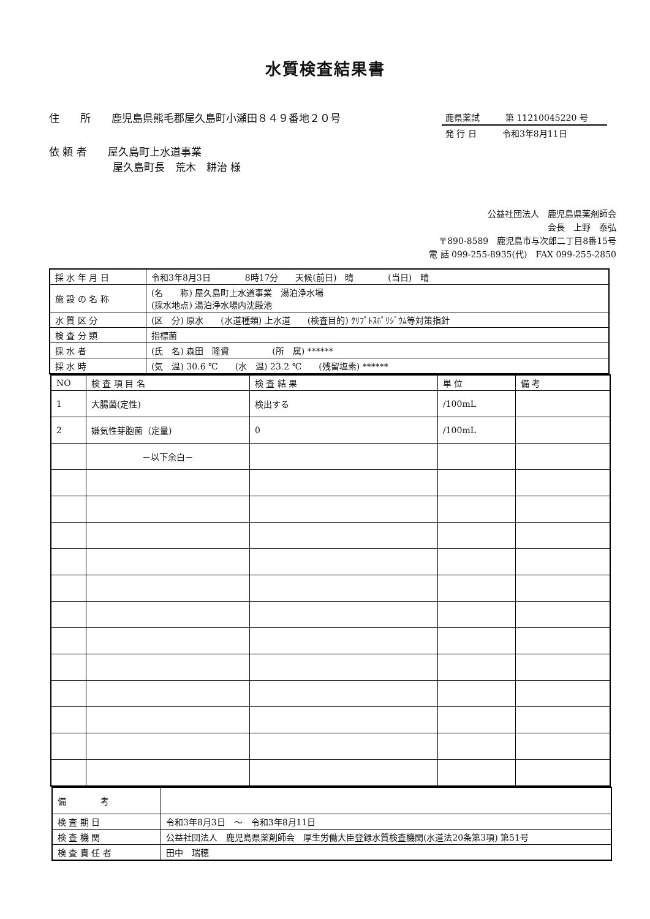水質検査結果書
住　　所　　鹿児島県熊毛郡屋久島町小瀬田８４９番地２０号
依 頼 者　　屋久島町上水道事業
屋久島町長　荒木　耕治 様
鹿県薬試　　　第 11210045220 号
発 行 日　　　令和3年8月11日
公益社団法人　鹿児島県薬剤師会
会長　上野　泰弘
〒890-8589　鹿児島市与次郎二丁目8番15号
電 話 099-255-8935(代)　FAX 099-255-2850
| 採 水 年 月 日 | 令和3年8月3日 8時17分 天候(前日) 晴 (当日) 晴 |
| 施 設 の 名 称 | (名 称) 屋久島町上水道事業 湯泊浄水場 (採水地点) 湯泊浄水場内沈殿池 |
| 水 質 区 分 | (区 分) 原水 (水道種類) 上水道 (検査目的) ｸﾘﾌﾟﾄｽﾎﾟﾘｼﾞｳﾑ等対策指針 |
| 検 査 分 類 | 指標菌 |
| 採 水 者 | (氏 名) 森田 隆資 (所 属) ****** |
| 採 水 時 | (気 温) 30.6 ℃ (水 温) 23.2 ℃ (残留塩素) ****** |
| NO | 検 査 項 目 名 | 検 査 結 果 | 単 位 | 備 考 |
| --- | --- | --- | --- | --- |
| 1 | 大腸菌(定性) | 検出する | /100mL | |
| 2 | 嫌気性芽胞菌（定量) | 0 | /100mL | |
| | －以下余白－ | | | |
| 備 考 | |
| 検 査 期 日 | 令和3年8月3日 ～ 令和3年8月11日 |
| 検 査 機 関 | 公益社団法人 鹿児島県薬剤師会 厚生労働大臣登録水質検査機関(水道法20条第3項) 第51号 |
| 検 査 責 任 者 | 田中 瑞穂 |